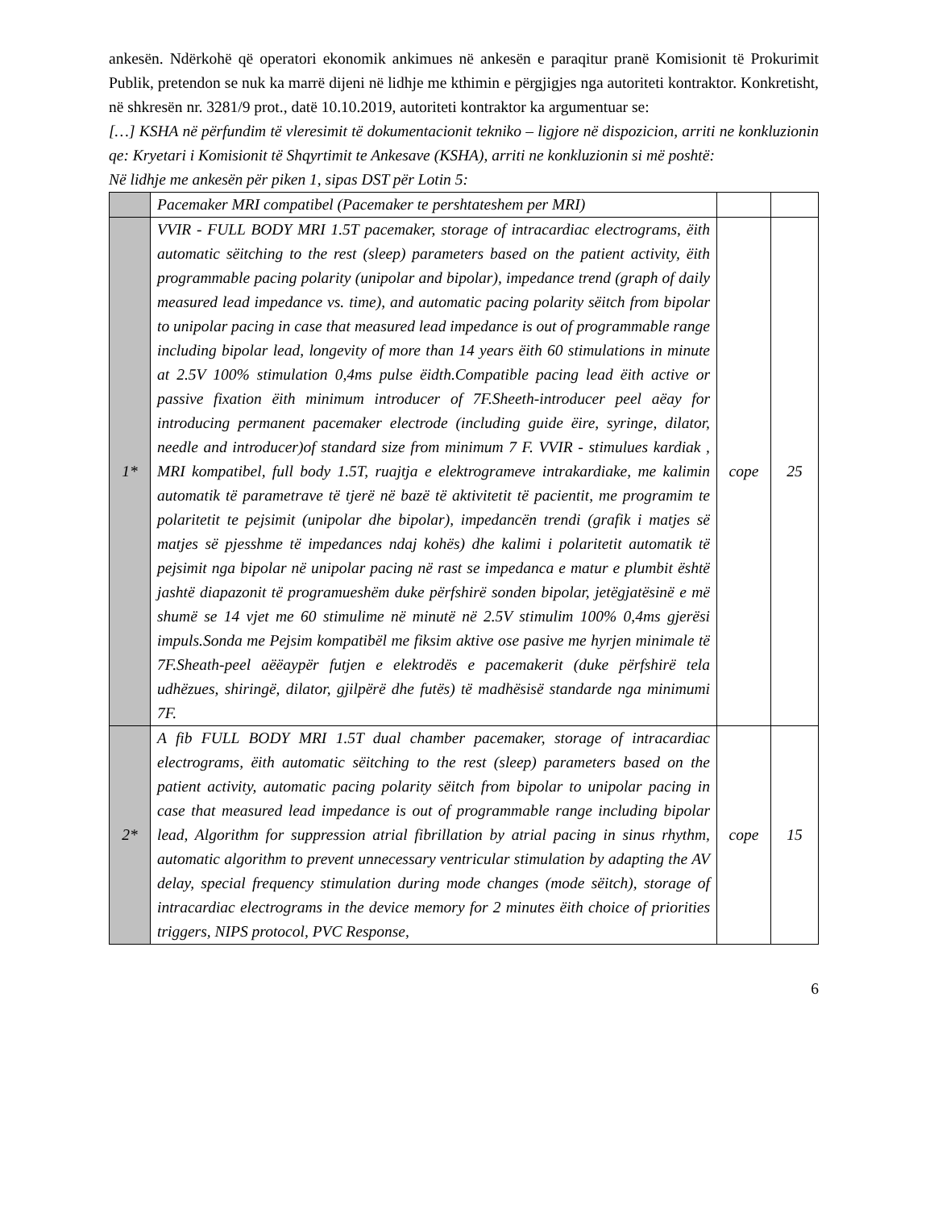ankesën. Ndërkohë që operatori ekonomik ankimues në ankesën e paraqitur pranë Komisionit të Prokurimit Publik, pretendon se nuk ka marrë dijeni në lidhje me kthimin e përgjigjes nga autoriteti kontraktor. Konkretisht, në shkresën nr. 3281/9 prot., datë 10.10.2019, autoriteti kontraktor ka argumentuar se:
[…] KSHA në përfundim të vleresimit të dokumentacionit tekniko – ligjore në dispozicion, arriti ne konkluzionin qe: Kryetari i Komisionit të Shqyrtimit te Ankesave (KSHA), arriti ne konkluzionin si më poshtë:
Në lidhje me ankesën për piken 1, sipas DST për Lotin 5:
| | Pacemaker MRI compatibel (Pacemaker te pershtateshem per MRI) | | |
| 1* | VVIR - FULL BODY MRI 1.5T pacemaker, storage of intracardiac electrograms, ëith automatic sëitching to the rest (sleep) parameters based on the patient activity, ëith programmable pacing polarity (unipolar and bipolar), impedance trend (graph of daily measured lead impedance vs. time), and automatic pacing polarity sëitch from bipolar to unipolar pacing in case that measured lead impedance is out of programmable range including bipolar lead, longevity of more than 14 years ëith 60 stimulations in minute at 2.5V 100% stimulation 0,4ms pulse ëidth.Compatible pacing lead ëith active or passive fixation ëith minimum introducer of 7F.Sheeth-introducer peel aëay for introducing permanent pacemaker electrode (including guide ëire, syringe, dilator, needle and introducer)of standard size from minimum 7 F. VVIR - stimulues kardiak , MRI kompatibel, full body 1.5T, ruajtja e elektrogrameve intrakardiake, me kalimin automatik të parametrave të tjerë në bazë të aktivitetit të pacientit, me programim te polaritetit te pejsimit (unipolar dhe bipolar), impedancën trendi (grafik i matjes së matjes së pjesshme të impedances ndaj kohës) dhe kalimi i polaritetit automatik të pejsimit nga bipolar në unipolar pacing në rast se impedanca e matur e plumbit është jashtë diapazonit të programueshëm duke përfshirë sonden bipolar, jetëgjatësinë e më shumë se 14 vjet me 60 stimulime në minutë në 2.5V stimulim 100% 0,4ms gjerësi impuls.Sonda me Pejsim kompatibël me fiksim aktive ose pasive me hyrjen minimale të 7F.Sheath-peel aëëaypër futjen e elektrodës e pacemakerit (duke përfshirë tela udhëzues, shiringë, dilator, gjilpërë dhe futës) të madhësisë standarde nga minimumi 7F. | cope | 25 |
| 2* | A fib FULL BODY MRI 1.5T dual chamber pacemaker, storage of intracardiac electrograms, ëith automatic sëitching to the rest (sleep) parameters based on the patient activity, automatic pacing polarity sëitch from bipolar to unipolar pacing in case that measured lead impedance is out of programmable range including bipolar lead, Algorithm for suppression atrial fibrillation by atrial pacing in sinus rhythm, automatic algorithm to prevent unnecessary ventricular stimulation by adapting the AV delay, special frequency stimulation during mode changes (mode sëitch), storage of intracardiac electrograms in the device memory for 2 minutes ëith choice of priorities triggers, NIPS protocol, PVC Response, | cope | 15 |
6